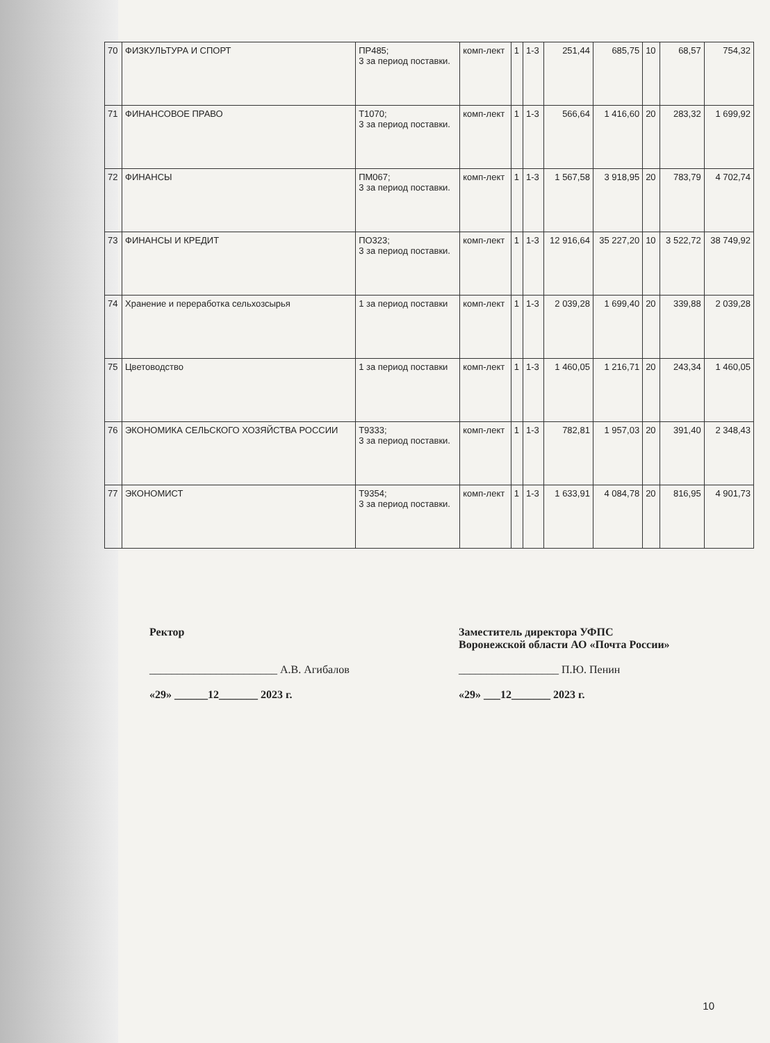| 70 | ФИЗКУЛЬТУРА И СПОРТ | ПР485; 3 за период поставки. | комп-лект | 1 | 1-3 | 251,44 | 685,75 | 10 | 68,57 | 754,32 |
| 71 | ФИНАНСОВОЕ ПРАВО | Т1070; 3 за период поставки. | комп-лект | 1 | 1-3 | 566,64 | 1 416,60 | 20 | 283,32 | 1 699,92 |
| 72 | ФИНАНСЫ | ПМ067; 3 за период поставки. | комп-лект | 1 | 1-3 | 1 567,58 | 3 918,95 | 20 | 783,79 | 4 702,74 |
| 73 | ФИНАНСЫ И КРЕДИТ | ПО323; 3 за период поставки. | комп-лект | 1 | 1-3 | 12 916,64 | 35 227,20 | 10 | 3 522,72 | 38 749,92 |
| 74 | Хранение и переработка сельхозсырья | 1 за период поставки | комп-лект | 1 | 1-3 | 2 039,28 | 1 699,40 | 20 | 339,88 | 2 039,28 |
| 75 | Цветоводство | 1 за период поставки | комп-лект | 1 | 1-3 | 1 460,05 | 1 216,71 | 20 | 243,34 | 1 460,05 |
| 76 | ЭКОНОМИКА СЕЛЬСКОГО ХОЗЯЙСТВА РОССИИ | Т9333; 3 за период поставки. | комп-лект | 1 | 1-3 | 782,81 | 1 957,03 | 20 | 391,40 | 2 348,43 |
| 77 | ЭКОНОМИСТ | Т9354; 3 за период поставки. | комп-лект | 1 | 1-3 | 1 633,91 | 4 084,78 | 20 | 816,95 | 4 901,73 |
Ректор
_______________________ А.В. Агибалов
«29» ______12_______ 2023 г.
Заместитель директора УФПС
Воронежской области АО «Почта России»
__________________ П.Ю. Пенин
«29» ___12_______ 2023 г.
10